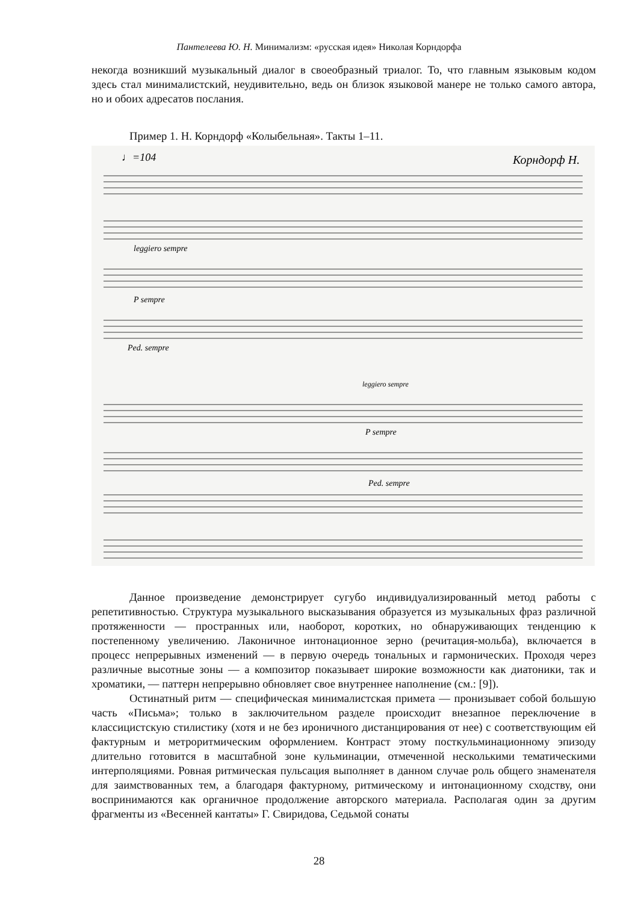Пантелеева Ю. Н. Минимализм: «русская идея» Николая Корндорфа
некогда возникший музыкальный диалог в своеобразный триалог. То, что главным языковым кодом здесь стал минималистский, неудивительно, ведь он близок языковой манере не только самого автора, но и обоих адресатов послания.
Пример 1. Н. Корндорф «Колыбельная». Такты 1–11.
♩=104
Корндорф Н.
leggiero sempre
P sempre
Ped. sempre
leggiero sempre
P sempre
Ped. sempre
Данное произведение демонстрирует сугубо индивидуализированный метод работы с репетитивностью. Структура музыкального высказывания образуется из музыкальных фраз различной протяженности — пространных или, наоборот, коротких, но обнаруживающих тенденцию к постепенному увеличению. Лаконичное интонационное зерно (речитация-мольба), включается в процесс непрерывных изменений — в первую очередь тональных и гармонических. Проходя через различные высотные зоны — а композитор показывает широкие возможности как диатоники, так и хроматики, — паттерн непрерывно обновляет свое внутреннее наполнение (см.: [9]).
Остинатный ритм — специфическая минималистская примета — пронизывает собой большую часть «Письма»; только в заключительном разделе происходит внезапное переключение в классицистскую стилистику (хотя и не без ироничного дистанцирования от нее) с соответствующим ей фактурным и метроритмическим оформлением. Контраст этому посткульминационному эпизоду длительно готовится в масштабной зоне кульминации, отмеченной несколькими тематическими интерполяциями. Ровная ритмическая пульсация выполняет в данном случае роль общего знаменателя для заимствованных тем, а благодаря фактурному, ритмическому и интонационному сходству, они воспринимаются как органичное продолжение авторского материала. Располагая один за другим фрагменты из «Весенней кантаты» Г. Свиридова, Седьмой сонаты
28